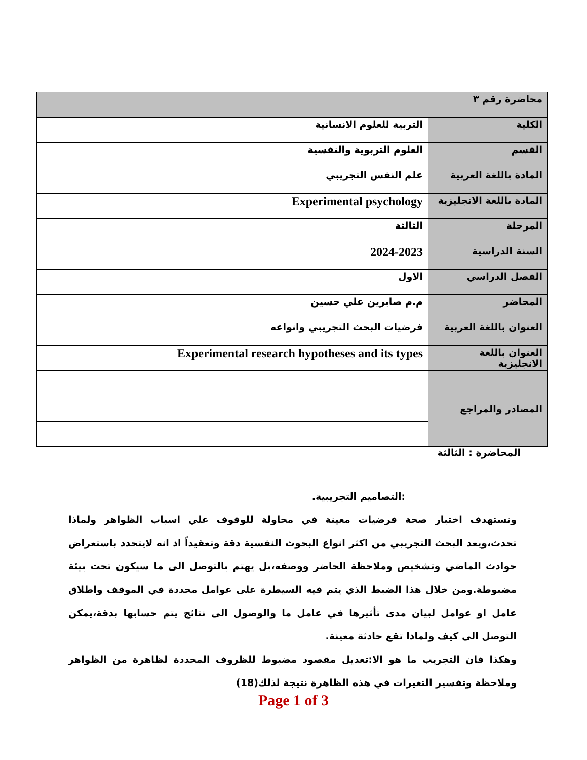| محاضرة رقم ٣ | |
| --- | --- |
| الكلية | التربية للعلوم الانسانية |
| القسم | العلوم التربوية والنفسية |
| المادة باللغة العربية | علم النفس التجريبي |
| المادة باللغة الانجليزية | Experimental psychology |
| المرحلة | الثالثة |
| السنة الدراسية | 2024-2023 |
| الفصل الدراسي | الاول |
| المحاضر | م.م صابرين علي حسين |
| العنوان باللغة العربية | فرضيات البحث التجريبي وانواعه |
| العنوان باللغة الانجليزية | Experimental research hypotheses and its types |
| المصادر والمراجع | |
المحاضرة : الثالثة
:التصاميم التجريبية.
وتستهدف اختبار صحة فرضيات معينة في محاولة للوقوف علي اسباب الظواهر ولماذا تحدث،ويعد البحث التجريبي من اكثر انواع البحوث النفسية دقة وتعقيداً اذ انه لايتحدد باستعراض حوادث الماضي وتشخيص وملاحظة الحاضر ووصفه،بل يهتم بالتوصل الى ما سيكون تحت بيئة مضبوطة.ومن خلال هذا الضبط الذي يتم فيه السيطرة على عوامل محددة في الموقف واطلاق عامل او عوامل لبيان مدى تأثيرها في عامل ما والوصول الى نتائج يتم حسابها بدقة،يمكن التوصل الى كيف ولماذا تقع حادثة معينة.
وهكذا فان التجريب ما هو الا:تعديل مقصود مضبوط للظروف المحددة لظاهرة من الظواهر وملاحظة وتفسير التغيرات في هذه الظاهرة نتيجة لذلك(18)
Page 1 of 3